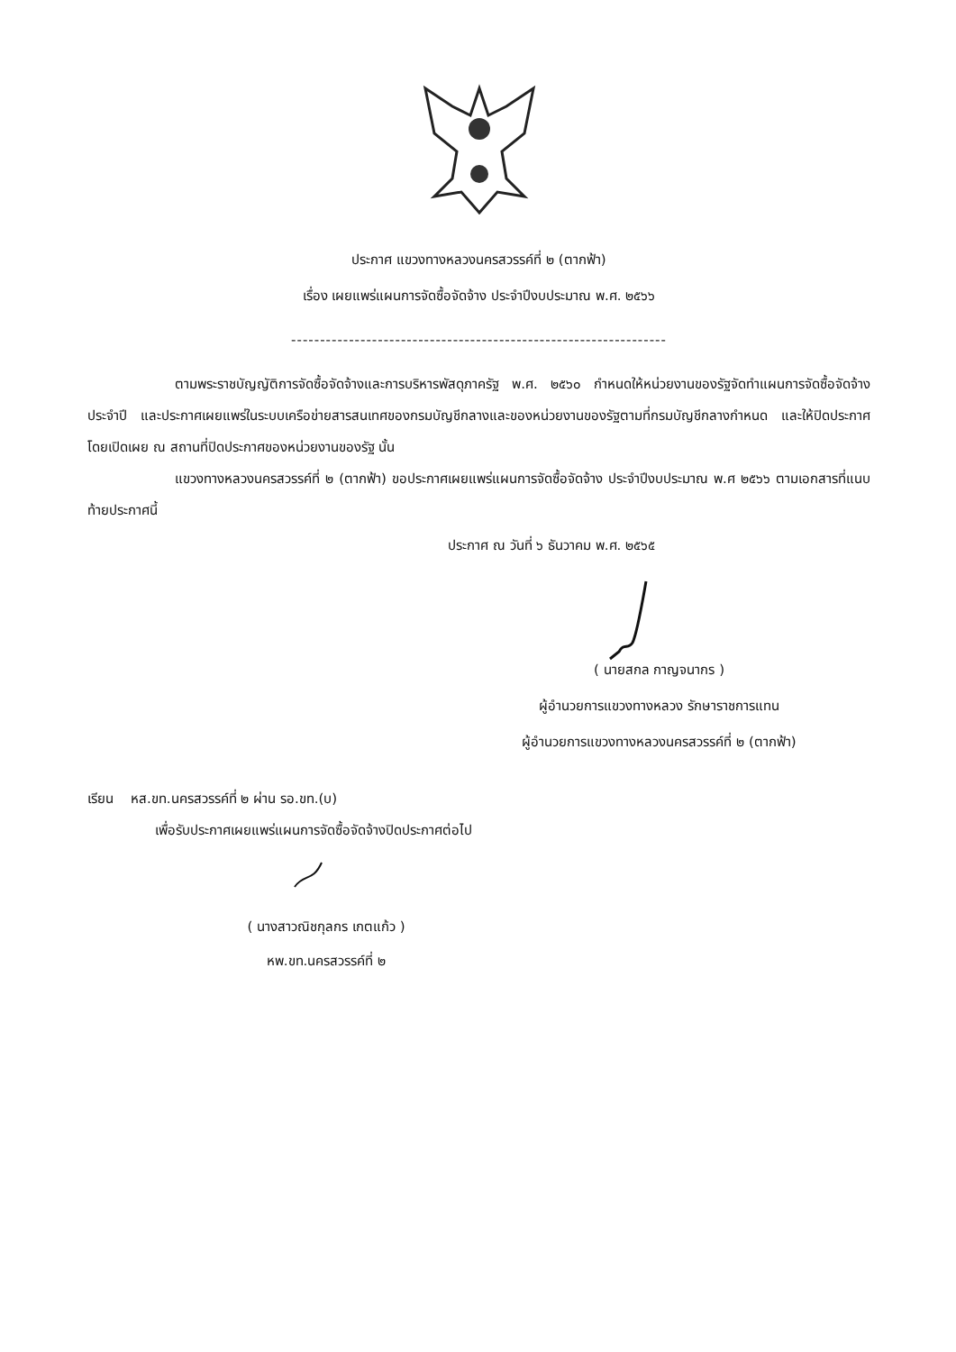ประกาศ แขวงทางหลวงนครสวรรค์ที่ ๒ (ตากฟ้า)
เรื่อง เผยแพร่แผนการจัดซื้อจัดจ้าง ประจำปีงบประมาณ พ.ศ. ๒๕๖๖
-----------------------------------------------------------------
ตามพระราชบัญญัติการจัดซื้อจัดจ้างและการบริหารพัสดุภาครัฐ พ.ศ. ๒๕๖๐ กำหนดให้หน่วยงานของรัฐจัดทำแผนการจัดซื้อจัดจ้างประจำปี และประกาศเผยแพร่ในระบบเครือข่ายสารสนเทศของกรมบัญชีกลางและของหน่วยงานของรัฐตามที่กรมบัญชีกลางกำหนด และให้ปิดประกาศโดยเปิดเผย ณ สถานที่ปิดประกาศของหน่วยงานของรัฐ นั้น
แขวงทางหลวงนครสวรรค์ที่ ๒ (ตากฟ้า) ขอประกาศเผยแพร่แผนการจัดซื้อจัดจ้าง ประจำปีงบประมาณ พ.ศ ๒๕๖๖ ตามเอกสารที่แนบท้ายประกาศนี้
ประกาศ ณ วันที่ ๖ ธันวาคม พ.ศ. ๒๕๖๕
( นายสกล กาญจนากร )
ผู้อำนวยการแขวงทางหลวง รักษาราชการแทน
ผู้อำนวยการแขวงทางหลวงนครสวรรค์ที่ ๒ (ตากฟ้า)
เรียน หส.ขท.นครสวรรค์ที่ ๒ ผ่าน รอ.ขท.(บ)
เพื่อรับประกาศเผยแพร่แผนการจัดซื้อจัดจ้างปิดประกาศต่อไป
( นางสาวณิชกุลกร เกตแก้ว )
หพ.ขท.นครสวรรค์ที่ ๒